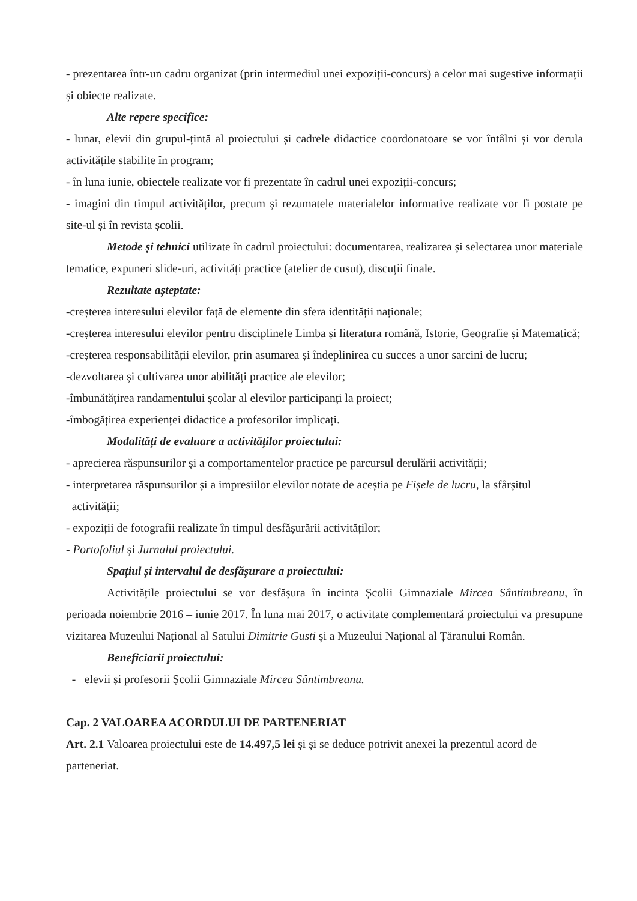- prezentarea într-un cadru organizat (prin intermediul unei expoziții-concurs) a celor mai sugestive informații și obiecte realizate.
Alte repere specifice:
- lunar, elevii din grupul-țintă al proiectului și cadrele didactice coordonatoare se vor întâlni și vor derula activitățile stabilite în program;
- în luna iunie, obiectele realizate vor fi prezentate în cadrul unei expoziții-concurs;
- imagini din timpul activităților, precum și rezumatele materialelor informative realizate vor fi postate pe site-ul și în revista școlii.
Metode și tehnici utilizate în cadrul proiectului: documentarea, realizarea și selectarea unor materiale tematice, expuneri slide-uri, activități practice (atelier de cusut), discuții finale.
Rezultate așteptate:
-creșterea interesului elevilor față de elemente din sfera identității naționale;
-creșterea interesului elevilor pentru disciplinele Limba și literatura română, Istorie, Geografie și Matematică;
-creșterea responsabilității elevilor, prin asumarea și îndeplinirea cu succes a unor sarcini de lucru;
-dezvoltarea și cultivarea unor abilități practice ale elevilor;
-îmbunătățirea randamentului școlar al elevilor participanți la proiect;
-îmbogățirea experienței didactice a profesorilor implicați.
Modalități de evaluare a activităților proiectului:
- aprecierea răspunsurilor și a comportamentelor practice pe parcursul derulării activității;
- interpretarea răspunsurilor și a impresiilor elevilor notate de aceștia pe Fișele de lucru, la sfârșitul
activității;
- expoziții de fotografii realizate în timpul desfășurării activităților;
- Portofoliul și Jurnalul proiectului.
Spațiul și intervalul de desfășurare a proiectului:
Activitățile proiectului se vor desfășura în incinta Școlii Gimnaziale Mircea Sântimbreanu, în perioada noiembrie 2016 – iunie 2017. În luna mai 2017, o activitate complementară proiectului va presupune vizitarea Muzeului Național al Satului Dimitrie Gusti și a Muzeului Național al Țăranului Român.
Beneficiarii proiectului:
- elevii și profesorii Școlii Gimnaziale Mircea Sântimbreanu.
Cap. 2 VALOAREA ACORDULUI DE PARTENERIAT
Art. 2.1 Valoarea proiectului este de 14.497,5 lei și și se deduce potrivit anexei la prezentul acord de parteneriat.